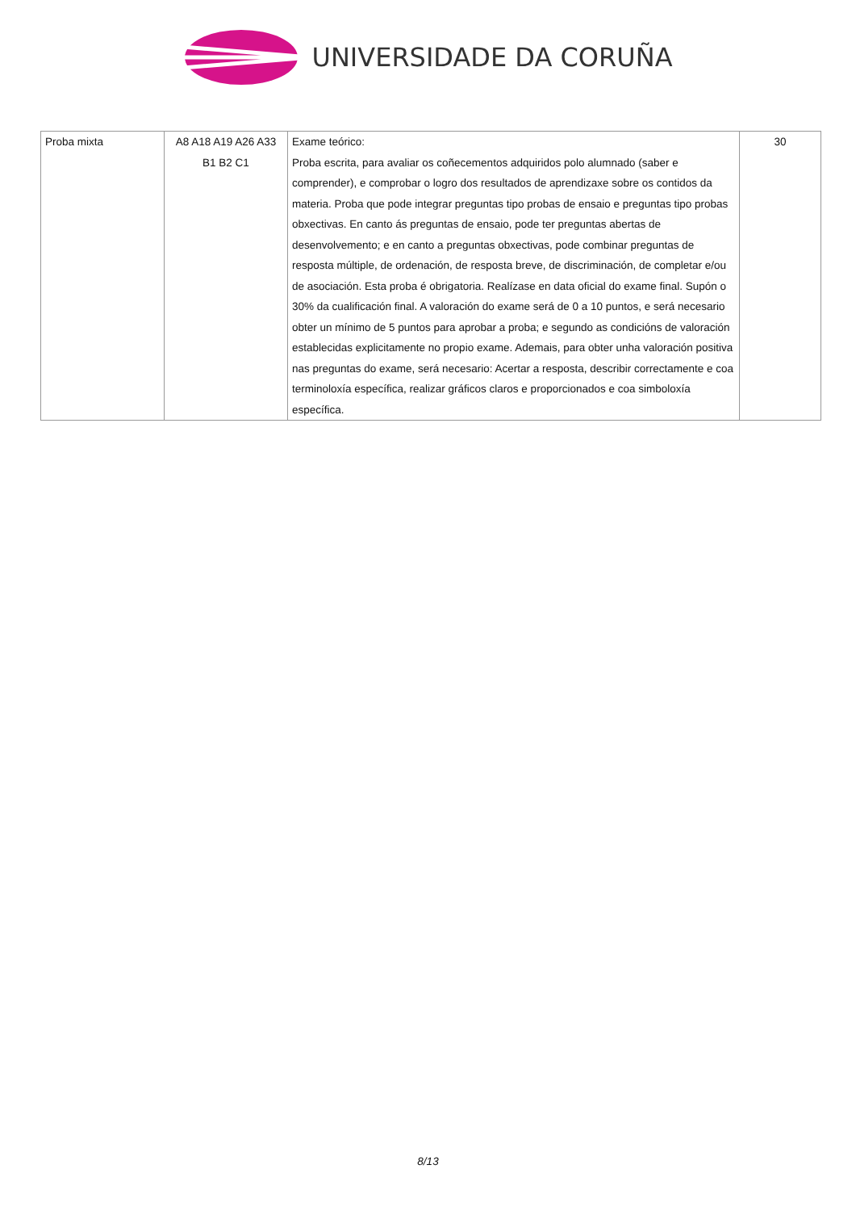UNIVERSIDADE DA CORUÑA
| Proba mixta | A8 A18 A19 A26 A33 B1 B2 C1 | Exame teórico: Proba escrita, para avaliar os coñecementos adquiridos polo alumnado (saber e comprender), e comprobar o logro dos resultados de aprendizaxe sobre os contidos da materia. Proba que pode integrar preguntas tipo probas de ensaio e preguntas tipo probas obxectivas. En canto ás preguntas de ensaio, pode ter preguntas abertas de desenvolvemento; e en canto a preguntas obxectivas, pode combinar preguntas de resposta múltiple, de ordenación, de resposta breve, de discriminación, de completar e/ou de asociación. Esta proba é obrigatoria. Realízase en data oficial do exame final. Supón o 30% da cualificación final. A valoración do exame será de 0 a 10 puntos, e será necesario obter un mínimo de 5 puntos para aprobar a proba; e segundo as condicións de valoración establecidas explicitamente no propio exame. Ademais, para obter unha valoración positiva nas preguntas do exame, será necesario: Acertar a resposta, describir correctamente e coa terminoloxía específica, realizar gráficos claros e proporcionados e coa simboloxía específica. | 30 |
8/13